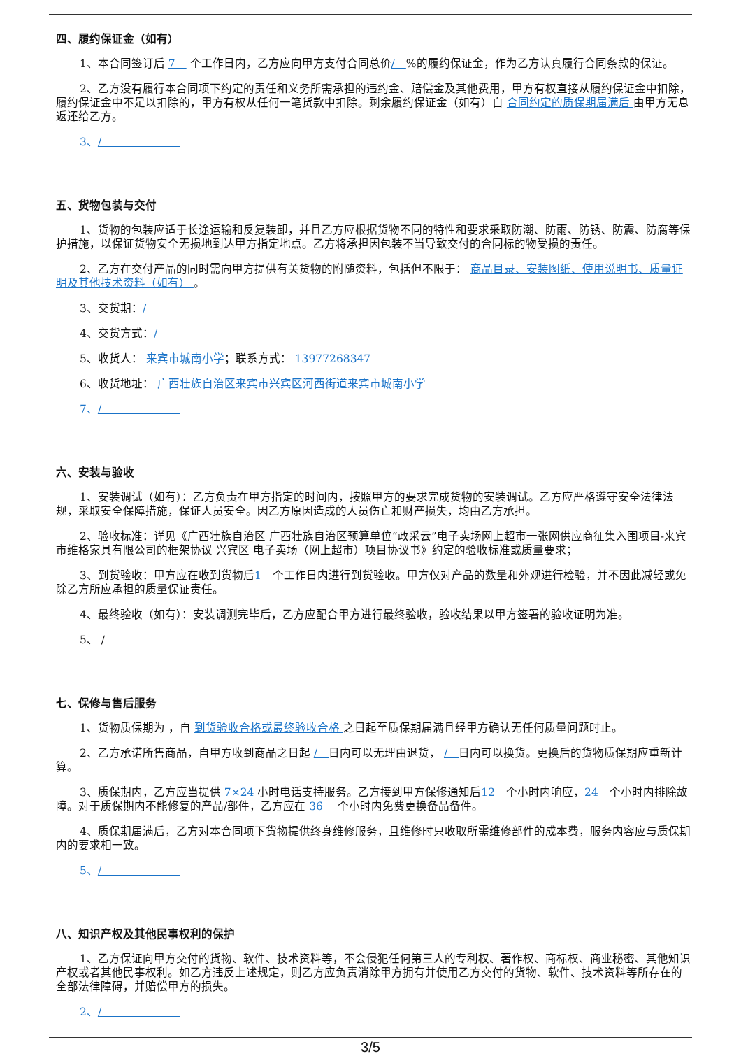四、履约保证金（如有）
1、本合同签订后 7　 个工作日内，乙方应向甲方支付合同总价/　%的履约保证金，作为乙方认真履行合同条款的保证。
2、乙方没有履行本合同项下约定的责任和义务所需承担的违约金、赔偿金及其他费用，甲方有权直接从履约保证金中扣除，履约保证金中不足以扣除的，甲方有权从任何一笔货款中扣除。剩余履约保证金（如有）自 合同约定的质保期届满后 由甲方无息返还给乙方。
3、/　　　　　　　
五、货物包装与交付
1、货物的包装应适于长途运输和反复装卸，并且乙方应根据货物不同的特性和要求采取防潮、防雨、防锈、防震、防腐等保护措施，以保证货物安全无损地到达甲方指定地点。乙方将承担因包装不当导致交付的合同标的物受损的责任。
2、乙方在交付产品的同时需向甲方提供有关货物的附随资料，包括但不限于： 商品目录、安装图纸、使用说明书、质量证明及其他技术资料（如有） 。
3、交货期：/　　　　
4、交货方式：/　　　　
5、收货人： 来宾市城南小学；联系方式： 13977268347
6、收货地址： 广西壮族自治区来宾市兴宾区河西街道来宾市城南小学
7、/　　　　　　　
六、安装与验收
1、安装调试（如有）：乙方负责在甲方指定的时间内，按照甲方的要求完成货物的安装调试。乙方应严格遵守安全法律法规，采取安全保障措施，保证人员安全。因乙方原因造成的人员伤亡和财产损失，均由乙方承担。
2、验收标准：详见《广西壮族自治区 广西壮族自治区预算单位“政采云”电子卖场网上超市一张网供应商征集入围项目-来宾市维格家具有限公司的框架协议 兴宾区 电子卖场（网上超市）项目协议书》约定的验收标准或质量要求；
3、到货验收：甲方应在收到货物后1　个工作日内进行到货验收。甲方仅对产品的数量和外观进行检验，并不因此减轻或免除乙方所应承担的质量保证责任。
4、最终验收（如有）：安装调测完毕后，乙方应配合甲方进行最终验收，验收结果以甲方签署的验收证明为准。
5、 /
七、保修与售后服务
1、货物质保期为 ，自 到货验收合格或最终验收合格 之日起至质保期届满且经甲方确认无任何质量问题时止。
2、乙方承诺所售商品，自甲方收到商品之日起 /　日内可以无理由退货， /　日内可以换货。更换后的货物质保期应重新计算。
3、质保期内，乙方应当提供 7×24 小时电话支持服务。乙方接到甲方保修通知后12　个小时内响应，24　个小时内排除故障。对于质保期内不能修复的产品/部件，乙方应在 36　 个小时内免费更换备品备件。
4、质保期届满后，乙方对本合同项下货物提供终身维修服务，且维修时只收取所需维修部件的成本费，服务内容应与质保期内的要求相一致。
5、/　　　　　　　
八、知识产权及其他民事权利的保护
1、乙方保证向甲方交付的货物、软件、技术资料等，不会侵犯任何第三人的专利权、著作权、商标权、商业秘密、其他知识产权或者其他民事权利。如乙方违反上述规定，则乙方应负责消除甲方拥有并使用乙方交付的货物、软件、技术资料等所存在的全部法律障碍，并赔偿甲方的损失。
2、/　　　　　　　
3/5